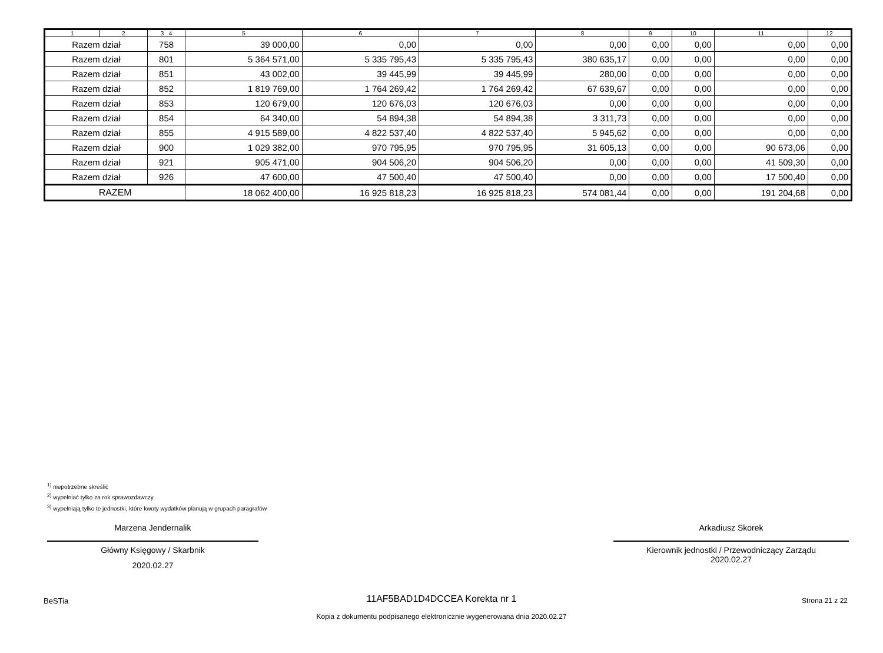| 1 | 2 | 3 4 | 5 | 6 | 7 | 8 | 9 | 10 | 11 | 12 |
| --- | --- | --- | --- | --- | --- | --- | --- | --- | --- | --- |
| Razem dział | | 758 | 39 000,00 | 0,00 | 0,00 | 0,00 | 0,00 | 0,00 | 0,00 | 0,00 |
| Razem dział | | 801 | 5 364 571,00 | 5 335 795,43 | 5 335 795,43 | 380 635,17 | 0,00 | 0,00 | 0,00 | 0,00 |
| Razem dział | | 851 | 43 002,00 | 39 445,99 | 39 445,99 | 280,00 | 0,00 | 0,00 | 0,00 | 0,00 |
| Razem dział | | 852 | 1 819 769,00 | 1 764 269,42 | 1 764 269,42 | 67 639,67 | 0,00 | 0,00 | 0,00 | 0,00 |
| Razem dział | | 853 | 120 679,00 | 120 676,03 | 120 676,03 | 0,00 | 0,00 | 0,00 | 0,00 | 0,00 |
| Razem dział | | 854 | 64 340,00 | 54 894,38 | 54 894,38 | 3 311,73 | 0,00 | 0,00 | 0,00 | 0,00 |
| Razem dział | | 855 | 4 915 589,00 | 4 822 537,40 | 4 822 537,40 | 5 945,62 | 0,00 | 0,00 | 0,00 | 0,00 |
| Razem dział | | 900 | 1 029 382,00 | 970 795,95 | 970 795,95 | 31 605,13 | 0,00 | 0,00 | 90 673,06 | 0,00 |
| Razem dział | | 921 | 905 471,00 | 904 506,20 | 904 506,20 | 0,00 | 0,00 | 0,00 | 41 509,30 | 0,00 |
| Razem dział | | 926 | 47 600,00 | 47 500,40 | 47 500,40 | 0,00 | 0,00 | 0,00 | 17 500,40 | 0,00 |
| RAZEM | | | 18 062 400,00 | 16 925 818,23 | 16 925 818,23 | 574 081,44 | 0,00 | 0,00 | 191 204,68 | 0,00 |
<sup>1)</sup> niepotrzebne skreślić
<sup>2)</sup> wypełniać tylko za rok sprawozdawczy
<sup>3)</sup> wypełniają tylko te jednostki, które kwoty wydatków planują w grupach paragrafów
Marzena Jendernalik
Główny Księgowy / Skarbnik
2020.02.27
Arkadiusz Skorek
Kierownik jednostki / Przewodniczący Zarządu
2020.02.27
BeSTia
11AF5BAD1D4DCCEA Korekta nr 1
Kopia z dokumentu podpisanego elektronicznie wygenerowana dnia 2020.02.27
Strona 21 z 22